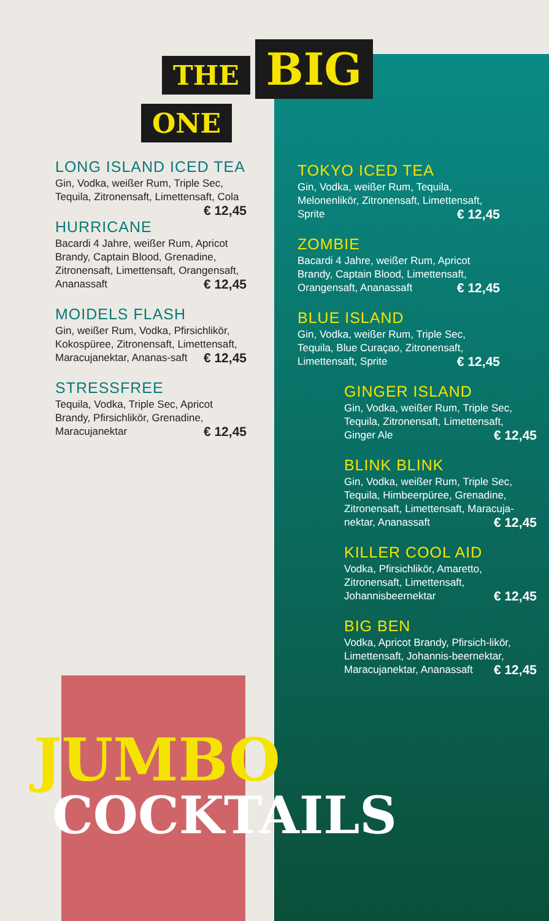THE BIG
ONE
LONG ISLAND ICED TEA
Gin, Vodka, weißer Rum, Triple Sec, Tequila, Zitronensaft, Limettensaft, Cola € 12,45
HURRICANE
Bacardi 4 Jahre, weißer Rum, Apricot Brandy, Captain Blood, Grenadine, Zitronensaft, Limettensaft, Orangensaft, Ananassaft € 12,45
MOIDELS FLASH
Gin, weißer Rum, Vodka, Pfirsichlikör, Kokospüree, Zitronensaft, Limettensaft, Maracujanektar, Ananas-saft € 12,45
STRESSFREE
Tequila, Vodka, Triple Sec, Apricot Brandy, Pfirsichlikör, Grenadine, Maracujanektar € 12,45
TOKYO ICED TEA
Gin, Vodka, weißer Rum, Tequila, Melonenlikör, Zitronensaft, Limettensaft, Sprite € 12,45
ZOMBIE
Bacardi 4 Jahre, weißer Rum, Apricot Brandy, Captain Blood, Limettensaft, Orangensaft, Ananassaft € 12,45
BLUE ISLAND
Gin, Vodka, weißer Rum, Triple Sec, Tequila, Blue Curaçao, Zitronensaft, Limettensaft, Sprite € 12,45
GINGER ISLAND
Gin, Vodka, weißer Rum, Triple Sec, Tequila, Zitronensaft, Limettensaft, Ginger Ale € 12,45
BLINK BLINK
Gin, Vodka, weißer Rum, Triple Sec, Tequila, Himbeerpüree, Grenadine, Zitronensaft, Limettensaft, Maracuja-nektar, Ananassaft € 12,45
KILLER COOL AID
Vodka, Pfirsichlikör, Amaretto, Zitronensaft, Limettensaft, Johannisbeernektar € 12,45
BIG BEN
Vodka, Apricot Brandy, Pfirsich-likör, Limettensaft, Johannis-beernektar, Maracujanektar, Ananassaft € 12,45
JUMBO
COCKTAILS